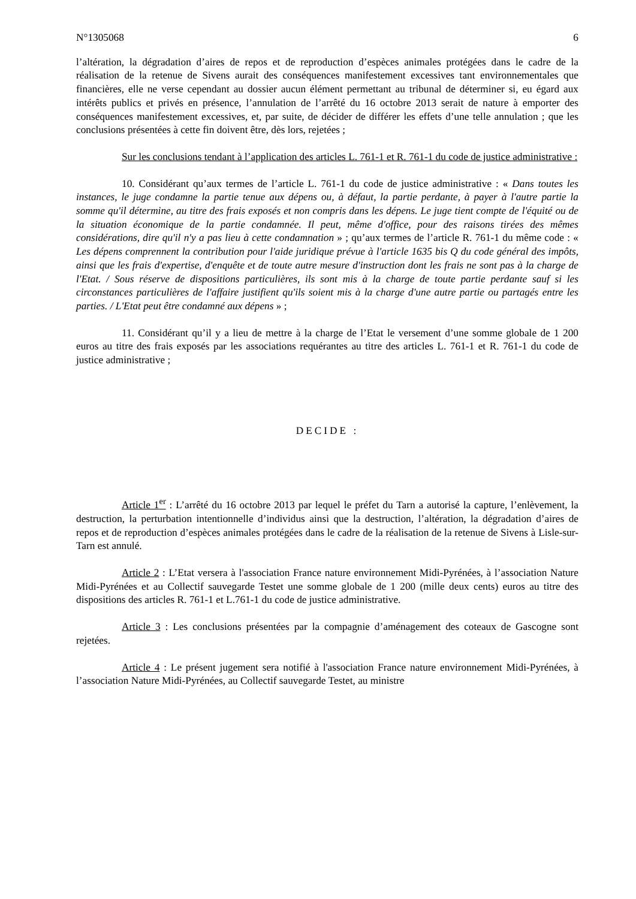N°1305068 6
l’altération, la dégradation d’aires de repos et de reproduction d’espèces animales protégées dans le cadre de la réalisation de la retenue de Sivens aurait des conséquences manifestement excessives tant environnementales que financières, elle ne verse cependant au dossier aucun élément permettant au tribunal de déterminer si, eu égard aux intérêts publics et privés en présence, l’annulation de l’arrêté du 16 octobre 2013 serait de nature à emporter des conséquences manifestement excessives, et, par suite, de décider de différer les effets d’une telle annulation ; que les conclusions présentées à cette fin doivent être, dès lors, rejetées ;
Sur les conclusions tendant à l’application des articles L. 761-1 et R. 761-1 du code de justice administrative :
10. Considérant qu’aux termes de l’article L. 761-1 du code de justice administrative : « Dans toutes les instances, le juge condamne la partie tenue aux dépens ou, à défaut, la partie perdante, à payer à l'autre partie la somme qu'il détermine, au titre des frais exposés et non compris dans les dépens. Le juge tient compte de l'équité ou de la situation économique de la partie condamnée. Il peut, même d'office, pour des raisons tirées des mêmes considérations, dire qu'il n'y a pas lieu à cette condamnation » ; qu’aux termes de l’article R. 761-1 du même code : « Les dépens comprennent la contribution pour l'aide juridique prévue à l'article 1635 bis Q du code général des impôts, ainsi que les frais d'expertise, d'enquête et de toute autre mesure d'instruction dont les frais ne sont pas à la charge de l'Etat. / Sous réserve de dispositions particulières, ils sont mis à la charge de toute partie perdante sauf si les circonstances particulières de l'affaire justifient qu'ils soient mis à la charge d'une autre partie ou partagés entre les parties. / L'Etat peut être condamné aux dépens » ;
11. Considérant qu’il y a lieu de mettre à la charge de l’Etat le versement d’une somme globale de 1 200 euros au titre des frais exposés par les associations requérantes au titre des articles L. 761-1 et R. 761-1 du code de justice administrative ;
DECIDE :
Article 1<sup>er</sup> : L’arrêté du 16 octobre 2013 par lequel le préfet du Tarn a autorisé la capture, l’enlèvement, la destruction, la perturbation intentionnelle d’individus ainsi que la destruction, l’altération, la dégradation d’aires de repos et de reproduction d’espèces animales protégées dans le cadre de la réalisation de la retenue de Sivens à Lisle-sur-Tarn est annulé.
Article 2 : L’Etat versera à l'association France nature environnement Midi-Pyrénées, à l’association Nature Midi-Pyrénées et au Collectif sauvegarde Testet une somme globale de 1 200 (mille deux cents) euros au titre des dispositions des articles R. 761-1 et L.761-1 du code de justice administrative.
Article 3 : Les conclusions présentées par la compagnie d’aménagement des coteaux de Gascogne sont rejetées.
Article 4 : Le présent jugement sera notifié à l'association France nature environnement Midi-Pyrénées, à l’association Nature Midi-Pyrénées, au Collectif sauvegarde Testet, au ministre